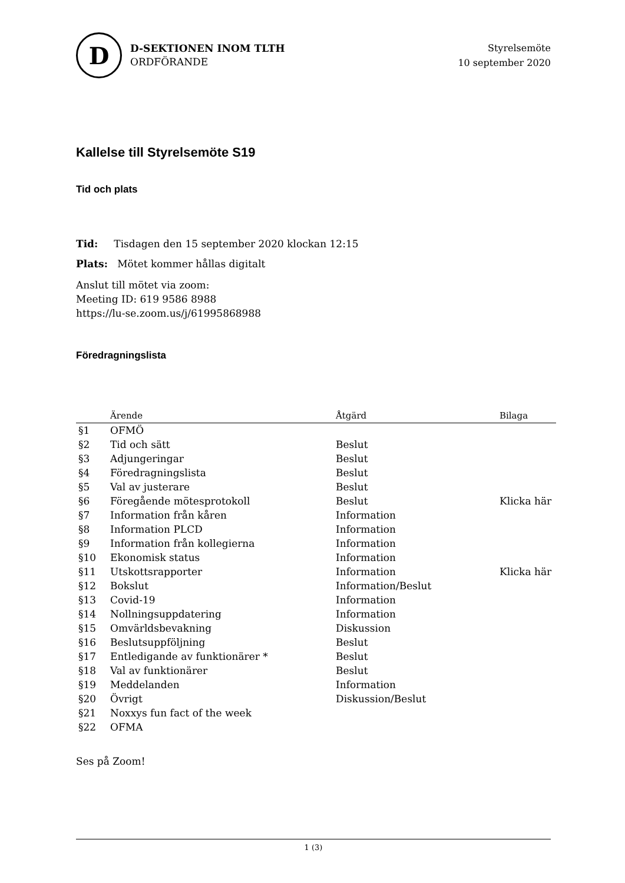D
D-SEKTIONEN INOM TLTH
ORDFÖRANDE
Styrelsemöte
10 september 2020
Kallelse till Styrelsemöte S19
Tid och plats
Tid: Tisdagen den 15 september 2020 klockan 12:15
Plats: Mötet kommer hållas digitalt
Anslut till mötet via zoom:
Meeting ID: 619 9586 8988
https://lu-se.zoom.us/j/61995868988
Föredragningslista
| | Ärende | Åtgärd | Bilaga |
| --- | --- | --- | --- |
| §1 | OFMÖ | | |
| §2 | Tid och sätt | Beslut | |
| §3 | Adjungeringar | Beslut | |
| §4 | Föredragningslista | Beslut | |
| §5 | Val av justerare | Beslut | |
| §6 | Föregående mötesprotokoll | Beslut | Klicka här |
| §7 | Information från kåren | Information | |
| §8 | Information PLCD | Information | |
| §9 | Information från kollegierna | Information | |
| §10 | Ekonomisk status | Information | |
| §11 | Utskottsrapporter | Information | Klicka här |
| §12 | Bokslut | Information/Beslut | |
| §13 | Covid-19 | Information | |
| §14 | Nollningsuppdatering | Information | |
| §15 | Omvärldsbevakning | Diskussion | |
| §16 | Beslutsuppföljning | Beslut | |
| §17 | Entledigande av funktionärer * | Beslut | |
| §18 | Val av funktionärer | Beslut | |
| §19 | Meddelanden | Information | |
| §20 | Övrigt | Diskussion/Beslut | |
| §21 | Noxxys fun fact of the week | | |
| §22 | OFMA | | |
Ses på Zoom!
1 (3)